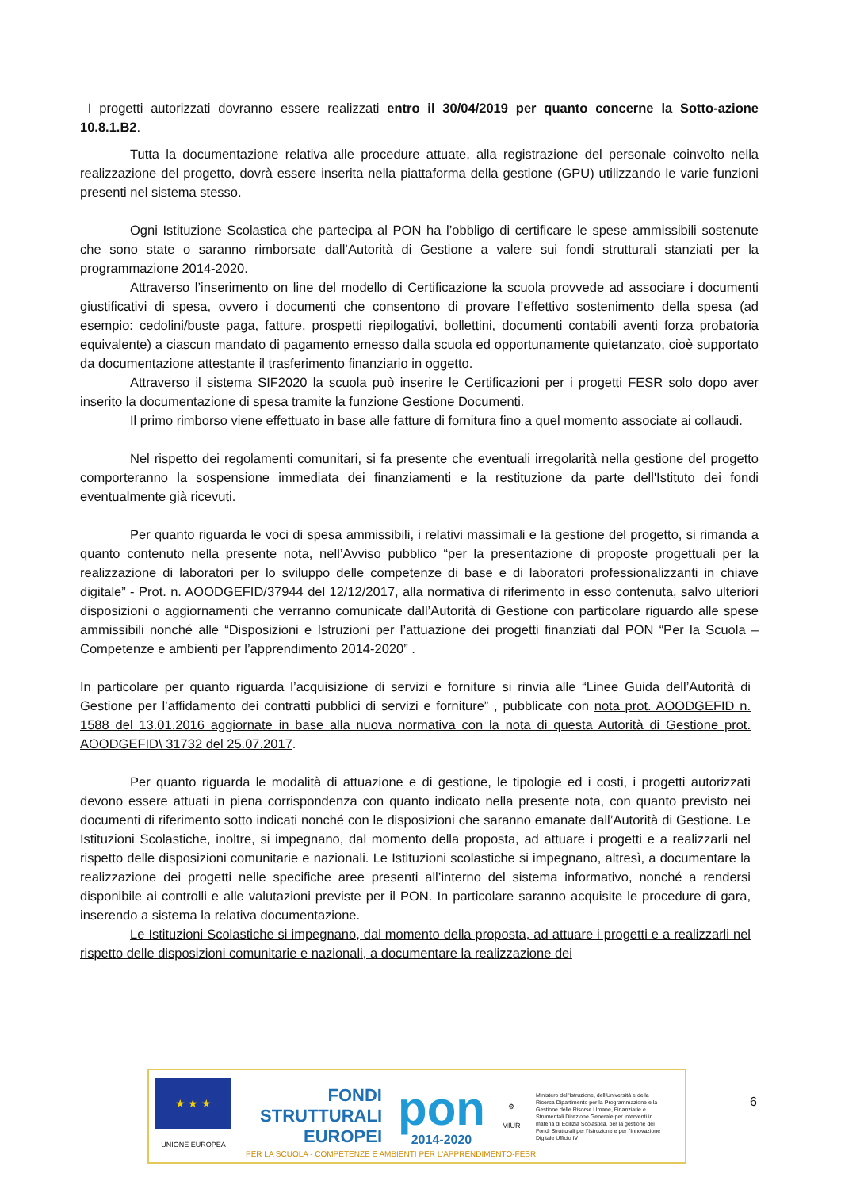I progetti autorizzati dovranno essere realizzati entro il 30/04/2019 per quanto concerne la Sotto-azione 10.8.1.B2.
Tutta la documentazione relativa alle procedure attuate, alla registrazione del personale coinvolto nella realizzazione del progetto, dovrà essere inserita nella piattaforma della gestione (GPU) utilizzando le varie funzioni presenti nel sistema stesso.
Ogni Istituzione Scolastica che partecipa al PON ha l’obbligo di certificare le spese ammissibili sostenute che sono state o saranno rimborsate dall’Autorità di Gestione a valere sui fondi strutturali stanziati per la programmazione 2014-2020.
Attraverso l’inserimento on line del modello di Certificazione la scuola provvede ad associare i documenti giustificativi di spesa, ovvero i documenti che consentono di provare l’effettivo sostenimento della spesa (ad esempio: cedolini/buste paga, fatture, prospetti riepilogativi, bollettini, documenti contabili aventi forza probatoria equivalente) a ciascun mandato di pagamento emesso dalla scuola ed opportunamente quietanzato, cioè supportato da documentazione attestante il trasferimento finanziario in oggetto.
Attraverso il sistema SIF2020 la scuola può inserire le Certificazioni per i progetti FESR solo dopo aver inserito la documentazione di spesa tramite la funzione Gestione Documenti.
Il primo rimborso viene effettuato in base alle fatture di fornitura fino a quel momento associate ai collaudi.
Nel rispetto dei regolamenti comunitari, si fa presente che eventuali irregolarità nella gestione del progetto comporteranno la sospensione immediata dei finanziamenti e la restituzione da parte dell'Istituto dei fondi eventualmente già ricevuti.
Per quanto riguarda le voci di spesa ammissibili, i relativi massimali e la gestione del progetto, si rimanda a quanto contenuto nella presente nota, nell’Avviso pubblico “per la presentazione di proposte progettuali per la realizzazione di laboratori per lo sviluppo delle competenze di base e di laboratori professionalizzanti in chiave digitale” - Prot. n. AOODGEFID/37944 del 12/12/2017, alla normativa di riferimento in esso contenuta, salvo ulteriori disposizioni o aggiornamenti che verranno comunicate dall’Autorità di Gestione con particolare riguardo alle spese ammissibili nonché alle “Disposizioni e Istruzioni per l’attuazione dei progetti finanziati dal PON “Per la Scuola – Competenze e ambienti per l’apprendimento 2014-2020” .
In particolare per quanto riguarda l’acquisizione di servizi e forniture si rinvia alle “Linee Guida dell’Autorità di Gestione per l’affidamento dei contratti pubblici di servizi e forniture” , pubblicate con nota prot. AOODGEFID n. 1588 del 13.01.2016 aggiornate in base alla nuova normativa con la nota di questa Autorità di Gestione prot. AOODGEFID\ 31732 del 25.07.2017.
Per quanto riguarda le modalità di attuazione e di gestione, le tipologie ed i costi, i progetti autorizzati devono essere attuati in piena corrispondenza con quanto indicato nella presente nota, con quanto previsto nei documenti di riferimento sotto indicati nonché con le disposizioni che saranno emanate dall’Autorità di Gestione. Le Istituzioni Scolastiche, inoltre, si impegnano, dal momento della proposta, ad attuare i progetti e a realizzarli nel rispetto delle disposizioni comunitarie e nazionali. Le Istituzioni scolastiche si impegnano, altresì, a documentare la realizzazione dei progetti nelle specifiche aree presenti all’interno del sistema informativo, nonché a rendersi disponibile ai controlli e alle valutazioni previste per il PON. In particolare saranno acquisite le procedure di gara, inserendo a sistema la relativa documentazione.
Le Istituzioni Scolastiche si impegnano, dal momento della proposta, ad attuare i progetti e a realizzarli nel rispetto delle disposizioni comunitarie e nazionali, a documentare la realizzazione dei
★ ★ ★
UNIONE EUROPEA
FONDI
STRUTTURALI
EUROPEI
pon
2014-2020
⚙
MIUR
Ministero dell'Istruzione, dell'Università e della Ricerca Dipartimento per la Programmazione e la Gestione delle Risorse Umane, Finanziarie e Strumentali Direzione Generale per interventi in materia di Edilizia Scolastica, per la gestione dei Fondi Strutturali per l'Istruzione e per l'Innovazione Digitale Ufficio IV
PER LA SCUOLA - COMPETENZE E AMBIENTI PER L'APPRENDIMENTO-FESR
6